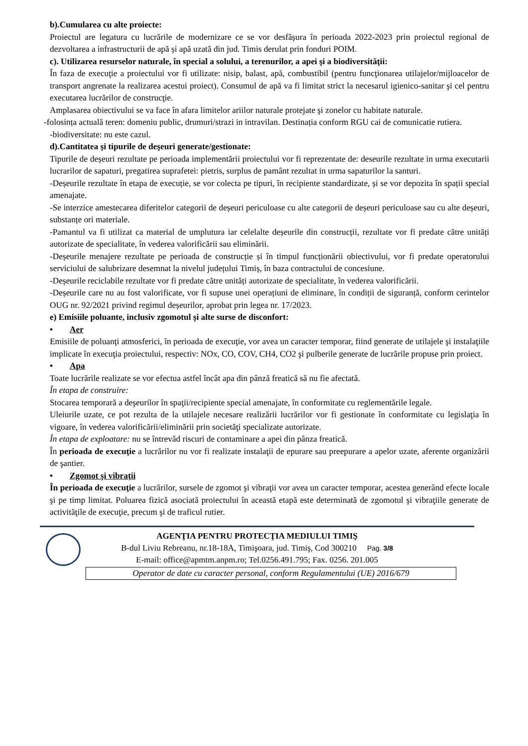b).Cumularea cu alte proiecte:
Proiectul are legatura cu lucrările de modernizare ce se vor desfășura în perioada 2022-2023 prin proiectul regional de dezvoltarea a infrastructurii de apă și apă uzată din jud. Timis derulat prin fonduri POIM.
c). Utilizarea resurselor naturale, în special a solului, a terenurilor, a apei şi a biodiversităţii:
În faza de execuţie a proiectului vor fi utilizate: nisip, balast, apă, combustibil (pentru funcţionarea utilajelor/mijloacelor de transport angrenate la realizarea acestui proiect). Consumul de apă va fi limitat strict la necesarul igienico-sanitar şi cel pentru executarea lucrărilor de construcţie.
Amplasarea obiectivului se va face în afara limitelor ariilor naturale protejate şi zonelor cu habitate naturale.
-folosința actuală teren: domeniu public, drumuri/strazi in intravilan. Destinația conform RGU cai de comunicatie rutiera.
-biodiversitate: nu este cazul.
d).Cantitatea şi tipurile de deşeuri generate/gestionate:
Tipurile de deșeuri rezultate pe perioada implementării proiectului vor fi reprezentate de: deseurile rezultate in urma executarii lucrarilor de sapaturi, pregatirea suprafetei: pietris, surplus de pamânt rezultat in urma sapaturilor la santuri.
-Deșeurile rezultate în etapa de execuție, se vor colecta pe tipuri, în recipiente standardizate, și se vor depozita în spații special amenajate.
-Se interzice amestecarea diferitelor categorii de deșeuri periculoase cu alte categorii de deșeuri periculoase sau cu alte deșeuri, substanțe ori materiale.
-Pamantul va fi utilizat ca material de umplutura iar celelalte deșeurile din construcții, rezultate vor fi predate către unități autorizate de specialitate, în vederea valorificării sau eliminării.
-Deșeurile menajere rezultate pe perioada de construcție și în timpul funcționării obiectivului, vor fi predate operatorului serviciului de salubrizare desemnat la nivelul județului Timiș, în baza contractului de concesiune.
-Deșeurile reciclabile rezultate vor fi predate către unități autorizate de specialitate, în vederea valorificării.
-Deșeurile care nu au fost valorificate, vor fi supuse unei operațiuni de eliminare, în condiții de siguranță, conform cerintelor OUG nr. 92/2021 privind regimul deșeurilor, aprobat prin legea nr. 17/2023.
e) Emisiile poluante, inclusiv zgomotul şi alte surse de disconfort:
• Aer
Emisiile de poluanţi atmosferici, în perioada de execuţie, vor avea un caracter temporar, fiind generate de utilajele şi instalaţiile implicate în execuţia proiectului, respectiv: NOx, CO, COV, CH4, CO2 şi pulberile generate de lucrările propuse prin proiect.
• Apa
Toate lucrările realizate se vor efectua astfel încât apa din pânză freatică să nu fie afectată.
În etapa de construire:
Stocarea temporară a deşeurilor în spaţii/recipiente special amenajate, în conformitate cu reglementările legale.
Uleiurile uzate, ce pot rezulta de la utilajele necesare realizării lucrărilor vor fi gestionate în conformitate cu legislaţia în vigoare, în vederea valorificării/eliminării prin societăţi specializate autorizate.
În etapa de exploatare: nu se întrevăd riscuri de contaminare a apei din pânza freatică.
În perioada de execuţie a lucrărilor nu vor fi realizate instalaţii de epurare sau preepurare a apelor uzate, aferente organizării de şantier.
• Zgomot şi vibraţii
În perioada de execuţie a lucrărilor, sursele de zgomot şi vibraţii vor avea un caracter temporar, acestea generând efecte locale şi pe timp limitat. Poluarea fizică asociată proiectului în această etapă este determinată de zgomotul şi vibraţiile generate de activităţile de execuţie, precum şi de traficul rutier.
AGENŢIA PENTRU PROTECŢIA MEDIULUI TIMIŞ
B-dul Liviu Rebreanu, nr.18-18A, Timişoara, jud. Timiş, Cod 300210 Pag. 3/8
E-mail: office@apmtm.anpm.ro; Tel.0256.491.795; Fax. 0256. 201.005
Operator de date cu caracter personal, conform Regulamentului (UE) 2016/679